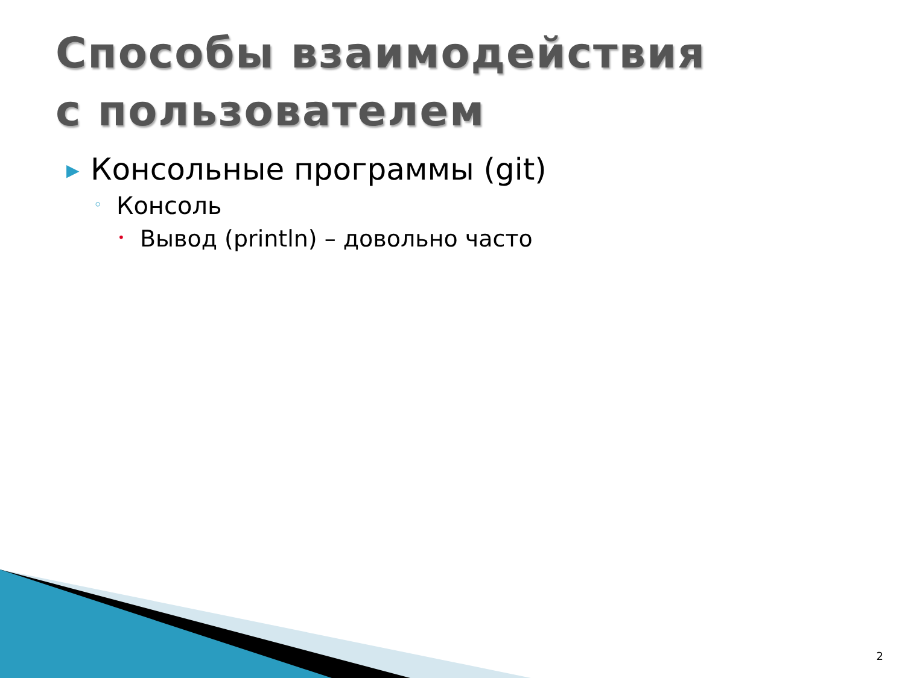Способы взаимодействия
с пользователем
▶ Консольные программы (git)
◦ Консоль
• Вывод (println) – довольно часто
2